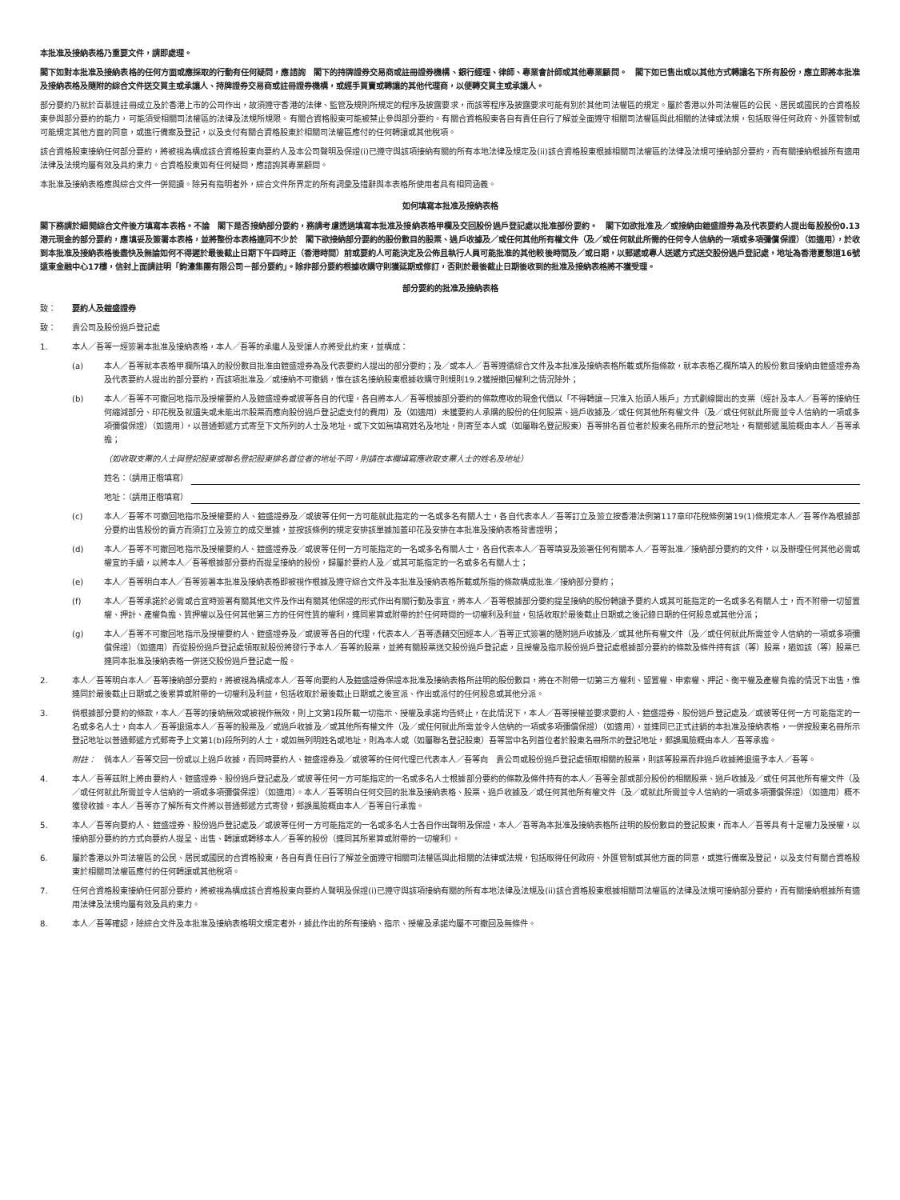本批准及接納表格乃重要文件，請即處理。
閣下如對本批准及接納表格的任何方面或應採取的行動有任何疑問，應諮詢　閣下的持牌證券交易商或註冊證券機構、銀行經理、律師、專業會計師或其他專業顧問。　閣下如已售出或以其他方式轉讓名下所有股份，應立即將本批准及接納表格及隨附的綜合文件送交買主或承讓人、持牌證券交易商或註冊證券機構，或經手買賣或轉讓的其他代理商，以便轉交買主或承讓人。
部分要約乃就於百慕達註冊成立及於香港上市的公司作出，故須遵守香港的法律、監管及規則所規定的程序及披露要求，而該等程序及披露要求可能有別於其他司法權區的規定。屬於香港以外司法權區的公民、居民或國民的合資格股東參與部分要約的能力，可能須受相關司法權區的法律及法規所規限。有關合資格股東可能被禁止參與部分要約。有關合資格股東各自有責任自行了解並全面遵守相關司法權區與此相關的法律或法規，包括取得任何政府、外匯管制或可能規定其他方面的同意，或進行備案及登記，以及支付有關合資格股東於相關司法權區應付的任何轉讓或其他稅項。
該合資格股東接納任何部分要約，將被視為構成該合資格股東向要約人及本公司聲明及保證(i)已遵守與該項接納有關的所有本地法律及規定及(ii)該合資格股東根據相關司法權區的法律及法規可接納部分要約，而有關接納根據所有適用法律及法規均屬有效及具約束力。合資格股東如有任何疑問，應諮詢其專業顧問。
本批准及接納表格應與綜合文件一併閱讀。除另有指明者外，綜合文件所界定的所有詞彙及措辭與本表格所使用者具有相同涵義。
如何填寫本批准及接納表格
閣下務請於細閱綜合文件後方填寫本表格。不論　閣下是否接納部分要約，務請考慮透過填寫本批准及接納表格甲欄及交回股份過戶登記處以批准部份要約。　閣下如欲批准及／或接納由鎧盛證券為及代表要約人提出每股股份0.13港元現金的部分要約，應填妥及簽署本表格，並將整份本表格連同不少於　閣下欲接納部分要約的股份數目的股票、過戶收據及／或任何其他所有權文件（及／或任何就此所需的任何令人信納的一項或多項彌償保證）（如適用），於收到本批准及接納表格後盡快及無論如何不得遲於最後截止日期下午四時正（香港時間）前或要約人可能決定及公佈且執行人員可能批准的其他較後時間及／或日期，以郵遞或專人送遞方式送交股份過戶登記處，地址為香港夏慤道16號遠東金融中心17樓，信封上面請註明「鈞濠集團有限公司－部分要約」。除非部分要約根據收購守則獲延期或修訂，否則於最後截止日期後收到的批准及接納表格將不獲受理。
部分要約的批准及接納表格
致： 要約人及鎧盛證券
致： 貴公司及股份過戶登記處
1. 本人／吾等一經簽署本批准及接納表格，本人／吾等的承繼人及受讓人亦將受此約束，並構成：
(a) 本人／吾等就本表格甲欄所填入的股份數目批准由鎧盛證券為及代表要約人提出的部分要約；及／或本人／吾等遵循綜合文件及本批准及接納表格所載或所指條款，就本表格乙欄所填入的股份數目接納由鎧盛證券為及代表要約人提出的部分要約，而該項批准及／或接納不可撤銷，惟在該名接納股東根據收購守則規則19.2獲授撤回權利之情況除外；
(b) 本人／吾等不可撤回地指示及授權要約人及鎧盛證券或彼等各自的代理，各自將本人／吾等根據部分要約的條款應收的現金代價以「不得轉讓－只准入抬頭人賬戶」方式劃線開出的支票（經計及本人／吾等的接納任何縮減部分、印花稅及就遺失或未能出示股票而應向股份過戶登記處支付的費用）及（如適用）未獲要約人承購的股份的任何股票、過戶收據及／或任何其他所有權文件（及／或任何就此所需並令人信納的一項或多項彌償保證）（如適用），以普通郵遞方式寄至下文所列的人士及地址，或下文如無填寫姓名及地址，則寄至本人或（如屬聯名登記股東）吾等排名首位者於股東名冊所示的登記地址，有關郵遞風險概由本人／吾等承擔；
（如收取支票的人士與登記股東或聯名登記股東排名首位者的地址不同，則請在本欄填寫應收取支票人士的姓名及地址）
姓名：（請用正楷填寫）
地址：（請用正楷填寫）
(c) 本人／吾等不可撤回地指示及授權要約人、鎧盛證券及／或彼等任何一方可能就此指定的一名或多名有關人士，各自代表本人／吾等訂立及簽立按香港法例第117章印花稅條例第19(1)條規定本人／吾等作為根據部分要約出售股份的賣方而須訂立及簽立的成交單據，並按該條例的規定安排該單據加蓋印花及安排在本批准及接納表格背書證明；
(d) 本人／吾等不可撤回地指示及授權要約人、鎧盛證券及／或彼等任何一方可能指定的一名或多名有關人士，各自代表本人／吾等填妥及簽署任何有關本人／吾等批准／接納部分要約的文件，以及辦理任何其他必需或權宜的手續，以將本人／吾等根據部分要約而提呈接納的股份，歸屬於要約人及／或其可能指定的一名或多名有關人士；
(e) 本人／吾等明白本人／吾等簽署本批准及接納表格即被視作根據及遵守綜合文件及本批准及接納表格所載或所指的條款構成批准／接納部分要約；
(f) 本人／吾等承諾於必需或合宜時簽署有關其他文件及作出有關其他保證的形式作出有關行動及事宜，將本人／吾等根據部分要約提呈接納的股份轉讓予要約人或其可能指定的一名或多名有關人士，而不附帶一切留置權、押計、產權負擔、質押權以及任何其他第三方的任何性質的權利，連同累算或附帶的於任何時間的一切權利及利益，包括收取於最後截止日期或之後記錄日期的任何股息或其他分派；
(g) 本人／吾等不可撤回地指示及授權要約人、鎧盛證券及／或彼等各自的代理，代表本人／吾等憑藉交回經本人／吾等正式簽署的隨附過戶收據及／或其他所有權文件（及／或任何就此所需並令人信納的一項或多項彌償保證）（如適用）而從股份過戶登記處領取就股份將發行予本人／吾等的股票，並將有關股票送交股份過戶登記處，且授權及指示股份過戶登記處根據部分要約的條款及條件持有該（等）股票，猶如該（等）股票已連同本批准及接納表格一併送交股份過戶登記處一般。
2. 本人／吾等明白本人／吾等接納部分要約，將被視為構成本人／吾等向要約人及鎧盛證券保證本批准及接納表格所註明的股份數目，將在不附帶一切第三方權利、留置權、申索權、押記、衡平權及產權負擔的情況下出售，惟連同於最後截止日期或之後累算或附帶的一切權利及利益，包括收取於最後截止日期或之後宣派、作出或派付的任何股息或其他分派。
3. 倘根據部分要約的條款，本人／吾等的接納無效或被視作無效，則上文第1段所載一切指示、授權及承諾均告終止，在此情況下，本人／吾等授權並要求要約人、鎧盛證券、股份過戶登記處及／或彼等任何一方可能指定的一名或多名人士，向本人／吾等退還本人／吾等的股票及／或過戶收據及／或其他所有權文件（及／或任何就此所需並令人信納的一項或多項彌償保證）（如適用），並連同已正式註銷的本批准及接納表格，一併按股東名冊所示登記地址以普通郵遞方式郵寄予上文第1(b)段所列的人士，或如無列明姓名或地址，則為本人或（如屬聯名登記股東）吾等當中名列首位者於股東名冊所示的登記地址，郵誤風險概由本人／吾等承擔。
附註： 倘本人／吾等交回一份或以上過戶收據，而同時要約人、鎧盛證券及／或彼等的任何代理已代表本人／吾等向　貴公司或股份過戶登記處領取相關的股票，則該等股票而非過戶收據將退還予本人／吾等。
4. 本人／吾等茲附上將由要約人、鎧盛證券、股份過戶登記處及／或彼等任何一方可能指定的一名或多名人士根據部分要約的條款及條件持有的本人／吾等全部或部分股份的相關股票、過戶收據及／或任何其他所有權文件（及／或任何就此所需並令人信納的一項或多項彌償保證）（如適用）。本人／吾等明白任何交回的批准及接納表格、股票、過戶收據及／或任何其他所有權文件（及／或就此所需並令人信納的一項或多項彌償保證）（如適用）概不獲發收據。本人／吾等亦了解所有文件將以普通郵遞方式寄發，郵誤風險概由本人／吾等自行承擔。
5. 本人／吾等向要約人、鎧盛證券、股份過戶登記處及／或彼等任何一方可能指定的一名或多名人士各自作出聲明及保證，本人／吾等為本批准及接納表格所註明的股份數目的登記股東，而本人／吾等具有十足權力及授權，以接納部分要約的方式向要約人提呈、出售、轉讓或轉移本人／吾等的股份（連同其所累算或附帶的一切權利）。
6. 屬於香港以外司法權區的公民、居民或國民的合資格股東，各自有責任自行了解並全面遵守相關司法權區與此相關的法律或法規，包括取得任何政府、外匯管制或其他方面的同意，或進行備案及登記，以及支付有關合資格股東於相關司法權區應付的任何轉讓或其他稅項。
7. 任何合資格股東接納任何部分要約，將被視為構成該合資格股東向要約人聲明及保證(i)已遵守與該項接納有關的所有本地法律及法規及(ii)該合資格股東根據相關司法權區的法律及法規可接納部分要約，而有關接納根據所有適用法律及法規均屬有效及具約束力。
8. 本人／吾等確認，除綜合文件及本批准及接納表格明文規定者外，據此作出的所有接納、指示、授權及承諾均屬不可撤回及無條件。